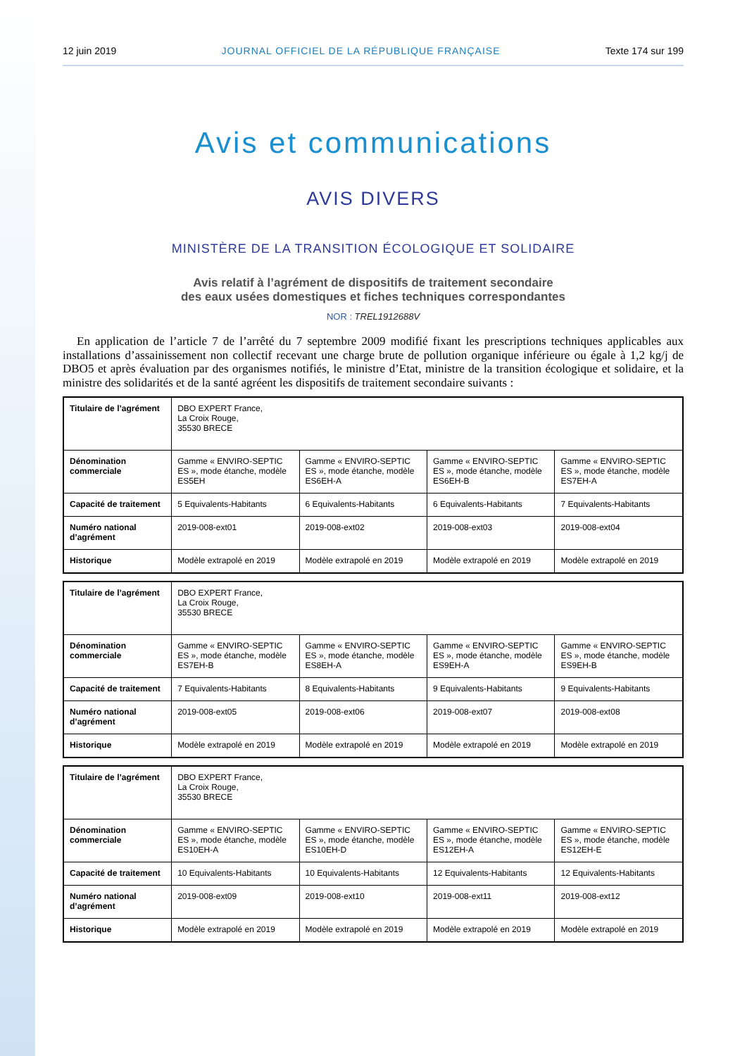12 juin 2019 JOURNAL OFFICIEL DE LA RÉPUBLIQUE FRANÇAISE Texte 174 sur 199
Avis et communications
AVIS DIVERS
MINISTÈRE DE LA TRANSITION ÉCOLOGIQUE ET SOLIDAIRE
Avis relatif à l’agrément de dispositifs de traitement secondaire
des eaux usées domestiques et fiches techniques correspondantes
NOR : TREL1912688V
En application de l’article 7 de l’arrêté du 7 septembre 2009 modifié fixant les prescriptions techniques applicables aux installations d’assainissement non collectif recevant une charge brute de pollution organique inférieure ou égale à 1,2 kg/j de DBO5 et après évaluation par des organismes notifiés, le ministre d’Etat, ministre de la transition écologique et solidaire, et la ministre des solidarités et de la santé agréent les dispositifs de traitement secondaire suivants :
| Titulaire de l’agrément | DBO EXPERT France, La Croix Rouge, 35530 BRECE | | | |
| Dénomination commerciale | Gamme « ENVIRO-SEPTIC ES », mode étanche, modèle ES5EH | Gamme « ENVIRO-SEPTIC ES », mode étanche, modèle ES6EH-A | Gamme « ENVIRO-SEPTIC ES », mode étanche, modèle ES6EH-B | Gamme « ENVIRO-SEPTIC ES », mode étanche, modèle ES7EH-A |
| Capacité de traitement | 5 Equivalents-Habitants | 6 Equivalents-Habitants | 6 Equivalents-Habitants | 7 Equivalents-Habitants |
| Numéro national d’agrément | 2019-008-ext01 | 2019-008-ext02 | 2019-008-ext03 | 2019-008-ext04 |
| Historique | Modèle extrapolé en 2019 | Modèle extrapolé en 2019 | Modèle extrapolé en 2019 | Modèle extrapolé en 2019 |
| Titulaire de l’agrément | DBO EXPERT France, La Croix Rouge, 35530 BRECE | | | |
| Dénomination commerciale | Gamme « ENVIRO-SEPTIC ES », mode étanche, modèle ES7EH-B | Gamme « ENVIRO-SEPTIC ES », mode étanche, modèle ES8EH-A | Gamme « ENVIRO-SEPTIC ES », mode étanche, modèle ES9EH-A | Gamme « ENVIRO-SEPTIC ES », mode étanche, modèle ES9EH-B |
| Capacité de traitement | 7 Equivalents-Habitants | 8 Equivalents-Habitants | 9 Equivalents-Habitants | 9 Equivalents-Habitants |
| Numéro national d’agrément | 2019-008-ext05 | 2019-008-ext06 | 2019-008-ext07 | 2019-008-ext08 |
| Historique | Modèle extrapolé en 2019 | Modèle extrapolé en 2019 | Modèle extrapolé en 2019 | Modèle extrapolé en 2019 |
| Titulaire de l’agrément | DBO EXPERT France, La Croix Rouge, 35530 BRECE | | | |
| Dénomination commerciale | Gamme « ENVIRO-SEPTIC ES », mode étanche, modèle ES10EH-A | Gamme « ENVIRO-SEPTIC ES », mode étanche, modèle ES10EH-D | Gamme « ENVIRO-SEPTIC ES », mode étanche, modèle ES12EH-A | Gamme « ENVIRO-SEPTIC ES », mode étanche, modèle ES12EH-E |
| Capacité de traitement | 10 Equivalents-Habitants | 10 Equivalents-Habitants | 12 Equivalents-Habitants | 12 Equivalents-Habitants |
| Numéro national d’agrément | 2019-008-ext09 | 2019-008-ext10 | 2019-008-ext11 | 2019-008-ext12 |
| Historique | Modèle extrapolé en 2019 | Modèle extrapolé en 2019 | Modèle extrapolé en 2019 | Modèle extrapolé en 2019 |